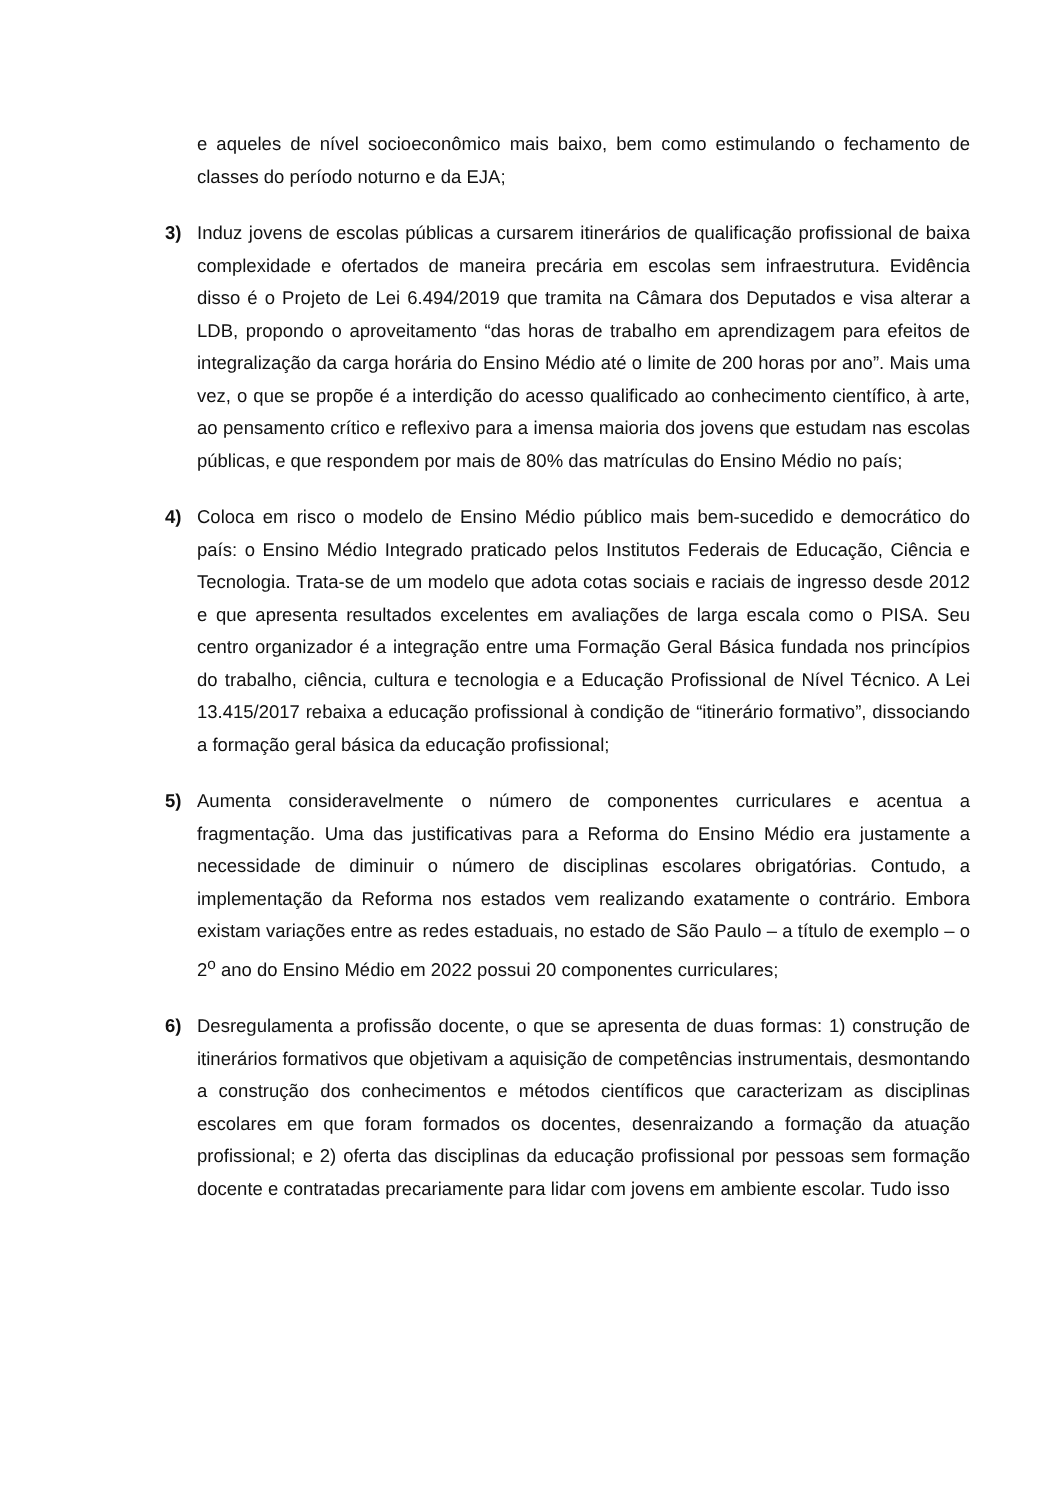e aqueles de nível socioeconômico mais baixo, bem como estimulando o fechamento de classes do período noturno e da EJA;
3) Induz jovens de escolas públicas a cursarem itinerários de qualificação profissional de baixa complexidade e ofertados de maneira precária em escolas sem infraestrutura. Evidência disso é o Projeto de Lei 6.494/2019 que tramita na Câmara dos Deputados e visa alterar a LDB, propondo o aproveitamento “das horas de trabalho em aprendizagem para efeitos de integralização da carga horária do Ensino Médio até o limite de 200 horas por ano”. Mais uma vez, o que se propõe é a interdição do acesso qualificado ao conhecimento científico, à arte, ao pensamento crítico e reflexivo para a imensa maioria dos jovens que estudam nas escolas públicas, e que respondem por mais de 80% das matrículas do Ensino Médio no país;
4) Coloca em risco o modelo de Ensino Médio público mais bem-sucedido e democrático do país: o Ensino Médio Integrado praticado pelos Institutos Federais de Educação, Ciência e Tecnologia. Trata-se de um modelo que adota cotas sociais e raciais de ingresso desde 2012 e que apresenta resultados excelentes em avaliações de larga escala como o PISA. Seu centro organizador é a integração entre uma Formação Geral Básica fundada nos princípios do trabalho, ciência, cultura e tecnologia e a Educação Profissional de Nível Técnico. A Lei 13.415/2017 rebaixa a educação profissional à condição de “itinerário formativo”, dissociando a formação geral básica da educação profissional;
5) Aumenta consideravelmente o número de componentes curriculares e acentua a fragmentação. Uma das justificativas para a Reforma do Ensino Médio era justamente a necessidade de diminuir o número de disciplinas escolares obrigatórias. Contudo, a implementação da Reforma nos estados vem realizando exatamente o contrário. Embora existam variações entre as redes estaduais, no estado de São Paulo – a título de exemplo – o 2<sup>o</sup> ano do Ensino Médio em 2022 possui 20 componentes curriculares;
6) Desregulamenta a profissão docente, o que se apresenta de duas formas: 1) construção de itinerários formativos que objetivam a aquisição de competências instrumentais, desmontando a construção dos conhecimentos e métodos científicos que caracterizam as disciplinas escolares em que foram formados os docentes, desenraizando a formação da atuação profissional; e 2) oferta das disciplinas da educação profissional por pessoas sem formação docente e contratadas precariamente para lidar com jovens em ambiente escolar. Tudo isso